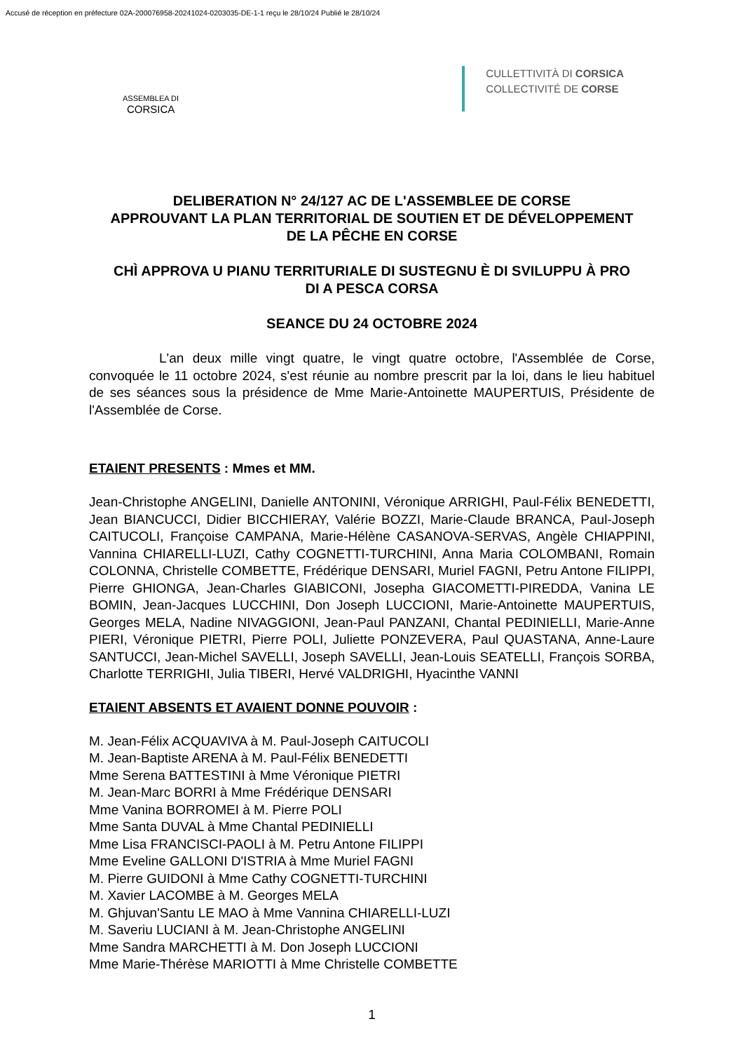Accusé de réception en préfecture 02A-200076958-20241024-0203035-DE-1-1 reçu le 28/10/24 Publié le 28/10/24
ASSEMBLEA DI
CORSICA
CULLETTIVITÀ DI CORSICA
COLLECTIVITÉ DE CORSE
DELIBERATION N° 24/127 AC DE L'ASSEMBLEE DE CORSE
APPROUVANT LA PLAN TERRITORIAL DE SOUTIEN ET DE DÉVELOPPEMENT
DE LA PÊCHE EN CORSE
CHÌ APPROVA U PIANU TERRITURIALE DI SUSTEGNU È DI SVILUPPU À PRO
DI A PESCA CORSA
SEANCE DU 24 OCTOBRE 2024
L'an deux mille vingt quatre, le vingt quatre octobre, l'Assemblée de Corse, convoquée le 11 octobre 2024, s'est réunie au nombre prescrit par la loi, dans le lieu habituel de ses séances sous la présidence de Mme Marie-Antoinette MAUPERTUIS, Présidente de l'Assemblée de Corse.
ETAIENT PRESENTS : Mmes et MM.
Jean-Christophe ANGELINI, Danielle ANTONINI, Véronique ARRIGHI, Paul-Félix BENEDETTI, Jean BIANCUCCI, Didier BICCHIERAY, Valérie BOZZI, Marie-Claude BRANCA, Paul-Joseph CAITUCOLI, Françoise CAMPANA, Marie-Hélène CASANOVA-SERVAS, Angèle CHIAPPINI, Vannina CHIARELLI-LUZI, Cathy COGNETTI-TURCHINI, Anna Maria COLOMBANI, Romain COLONNA, Christelle COMBETTE, Frédérique DENSARI, Muriel FAGNI, Petru Antone FILIPPI, Pierre GHIONGA, Jean-Charles GIABICONI, Josepha GIACOMETTI-PIREDDA, Vanina LE BOMIN, Jean-Jacques LUCCHINI, Don Joseph LUCCIONI, Marie-Antoinette MAUPERTUIS, Georges MELA, Nadine NIVAGGIONI, Jean-Paul PANZANI, Chantal PEDINIELLI, Marie-Anne PIERI, Véronique PIETRI, Pierre POLI, Juliette PONZEVERA, Paul QUASTANA, Anne-Laure SANTUCCI, Jean-Michel SAVELLI, Joseph SAVELLI, Jean-Louis SEATELLI, François SORBA, Charlotte TERRIGHI, Julia TIBERI, Hervé VALDRIGHI, Hyacinthe VANNI
ETAIENT ABSENTS ET AVAIENT DONNE POUVOIR :
M. Jean-Félix ACQUAVIVA à M. Paul-Joseph CAITUCOLI
M. Jean-Baptiste ARENA à M. Paul-Félix BENEDETTI
Mme Serena BATTESTINI à Mme Véronique PIETRI
M. Jean-Marc BORRI à Mme Frédérique DENSARI
Mme Vanina BORROMEI à M. Pierre POLI
Mme Santa DUVAL à Mme Chantal PEDINIELLI
Mme Lisa FRANCISCI-PAOLI à M. Petru Antone FILIPPI
Mme Eveline GALLONI D'ISTRIA à Mme Muriel FAGNI
M. Pierre GUIDONI à Mme Cathy COGNETTI-TURCHINI
M. Xavier LACOMBE à M. Georges MELA
M. Ghjuvan'Santu LE MAO à Mme Vannina CHIARELLI-LUZI
M. Saveriu LUCIANI à M. Jean-Christophe ANGELINI
Mme Sandra MARCHETTI à M. Don Joseph LUCCIONI
Mme Marie-Thérèse MARIOTTI à Mme Christelle COMBETTE
1